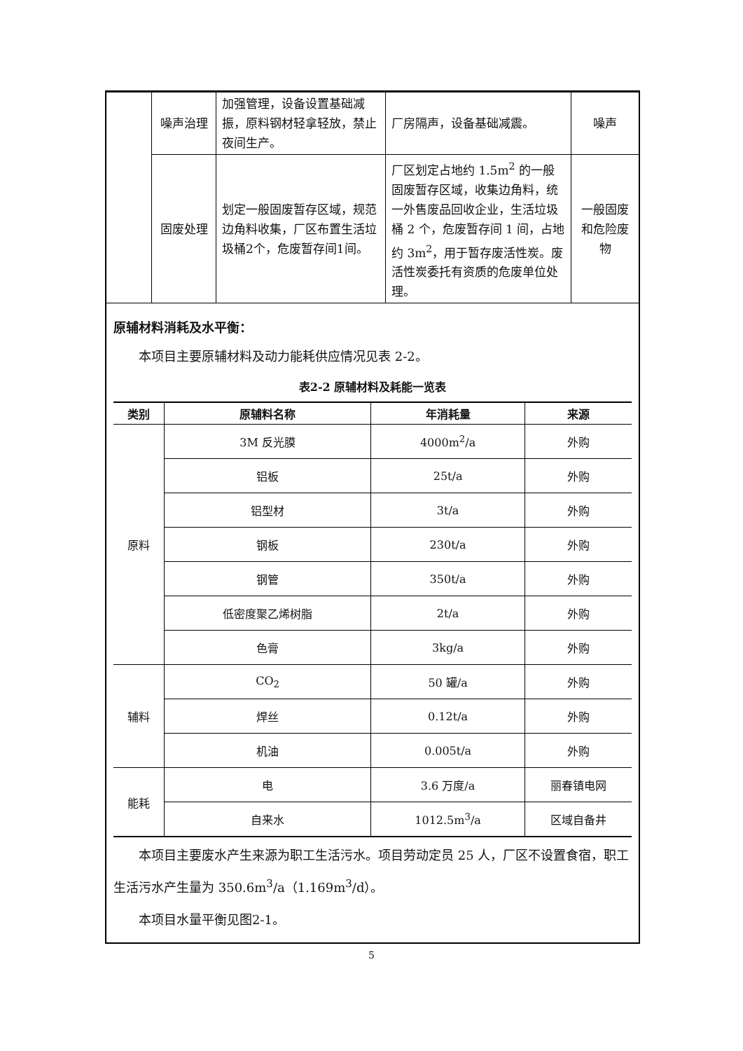| | 噪声治理 | 加强管理，设备设置基础减振，原料钢材轻拿轻放，禁止夜间生产。 | 厂房隔声，设备基础减震。 | 噪声 |
| | 固废处理 | 划定一般固废暂存区域，规范边角料收集，厂区布置生活垃圾桶2个，危废暂存间1间。 | 厂区划定占地约 1.5m<sup>2</sup> 的一般固废暂存区域，收集边角料，统一外售废品回收企业，生活垃圾桶 2 个，危废暂存间 1 间，占地约 3m<sup>2</sup>，用于暂存废活性炭。废活性炭委托有资质的危废单位处理。 | 一般固废和危险废物 |
原辅材料消耗及水平衡：
本项目主要原辅材料及动力能耗供应情况见表 2-2。
表2-2 原辅材料及耗能一览表
| 类别 | 原辅料名称 | 年消耗量 | 来源 |
| --- | --- | --- | --- |
| 原料 | 3M 反光膜 | 4000m<sup>2</sup>/a | 外购 |
| | 铝板 | 25t/a | 外购 |
| | 铝型材 | 3t/a | 外购 |
| | 钢板 | 230t/a | 外购 |
| | 钢管 | 350t/a | 外购 |
| | 低密度聚乙烯树脂 | 2t/a | 外购 |
| | 色膏 | 3kg/a | 外购 |
| 辅料 | CO<sub>2</sub> | 50 罐/a | 外购 |
| | 焊丝 | 0.12t/a | 外购 |
| | 机油 | 0.005t/a | 外购 |
| 能耗 | 电 | 3.6 万度/a | 丽春镇电网 |
| | 自来水 | 1012.5m<sup>3</sup>/a | 区域自备井 |
本项目主要废水产生来源为职工生活污水。项目劳动定员 25 人，厂区不设置食宿，职工生活污水产生量为 350.6m<sup>3</sup>/a（1.169m<sup>3</sup>/d）。
本项目水量平衡见图2-1。
5